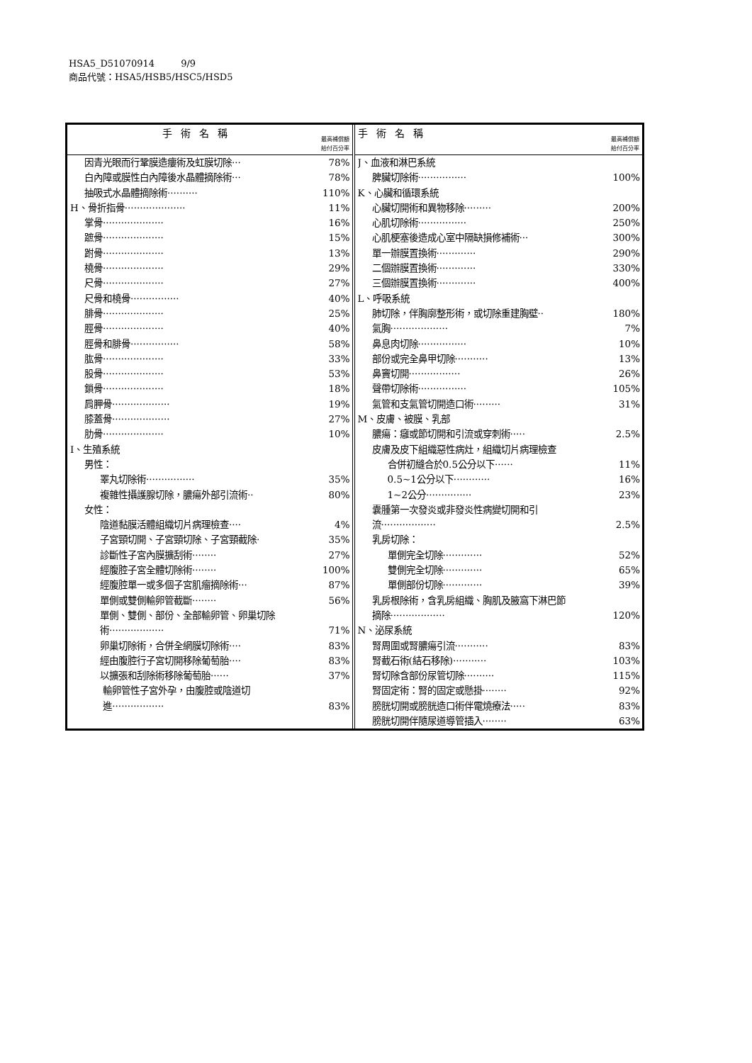HSA5_D51070914 9/9
商品代號：HSA5/HSB5/HSC5/HSD5
手術名稱 最高補償額
給付百分率
因青光眼而行鞏膜造瘻術及虹膜切除··· 78%
白內障或膜性白內障後水晶體摘除術··· 78%
抽吸式水晶體摘除術·········· 110%
H、骨折指骨···················· 11%
掌骨···················· 16%
蹠骨···················· 15%
跗骨···················· 13%
橈骨···················· 29%
尺骨···················· 27%
尺骨和橈骨················ 40%
腓骨···················· 25%
脛骨···················· 40%
脛骨和腓骨················ 58%
肱骨···················· 33%
股骨···················· 53%
鎖骨···················· 18%
肩胛骨··················· 19%
膝蓋骨··················· 27%
肋骨···················· 10%
I、生殖系統
男性：
睪丸切除術················ 35%
複雜性攝護腺切除，膿瘍外部引流術·· 80%
女性：
陰道黏膜活體組織切片病理檢查···· 4%
子宮頸切開、子宮頸切除、子宮頸截除· 35%
診斷性子宮內膜擴刮術········ 27%
經腹腔子宮全體切除術········ 100%
經腹腔單一或多個子宮肌瘤摘除術··· 87%
單側或雙側輸卵管截斷········ 56%
單側、雙側、部份、全部輸卵管、卵巢切除
術·················· 71%
卵巢切除術，合併全網膜切除術···· 83%
經由腹腔行子宮切開移除葡萄胎···· 83%
以擴張和刮除術移除葡萄胎······ 37%
輸卵管性子宮外孕，由腹腔或陰道切
進················· 83%
手術名稱 最高補償額
給付百分率
J、血液和淋巴系統
脾臟切除術················ 100%
K、心臟和循環系統
心臟切開術和異物移除········· 200%
心肌切除術················ 250%
心肌梗塞後造成心室中隔缺損修補術··· 300%
單一辦膜置換術············· 290%
二個辦膜置換術············· 330%
三個辦膜置換術············· 400%
L、呼吸系統
肺切除，伴胸廓整形術，或切除重建胸壁·· 180%
氣胸··················· 7%
鼻息肉切除················ 10%
部份或完全鼻甲切除··········· 13%
鼻竇切開················· 26%
聲帶切除術················ 105%
氣管和支氣管切開造口術········· 31%
M、皮膚、被膜、乳部
膿瘍：癰或節切開和引流或穿刺術····· 2.5%
皮膚及皮下組織惡性病灶，組織切片病理檢查
合併初縫合於0.5公分以下······ 11%
0.5~1公分以下············ 16%
1~2公分··············· 23%
囊腫第一次發炎或非發炎性病變切開和引
流·················· 2.5%
乳房切除：
單側完全切除············· 52%
雙側完全切除············· 65%
單側部份切除············· 39%
乳房根除術，含乳房組織、胸肌及腋窩下淋巴節
摘除·················· 120%
N、泌尿系統
腎周圍或腎膿瘍引流··········· 83%
腎截石術(結石移除)··········· 103%
腎切除含部份尿管切除·········· 115%
腎固定術：腎的固定或懸掛········ 92%
膀胱切開或膀胱造口術伴電燒療法····· 83%
膀胱切開伴隨尿道導管插入········ 63%